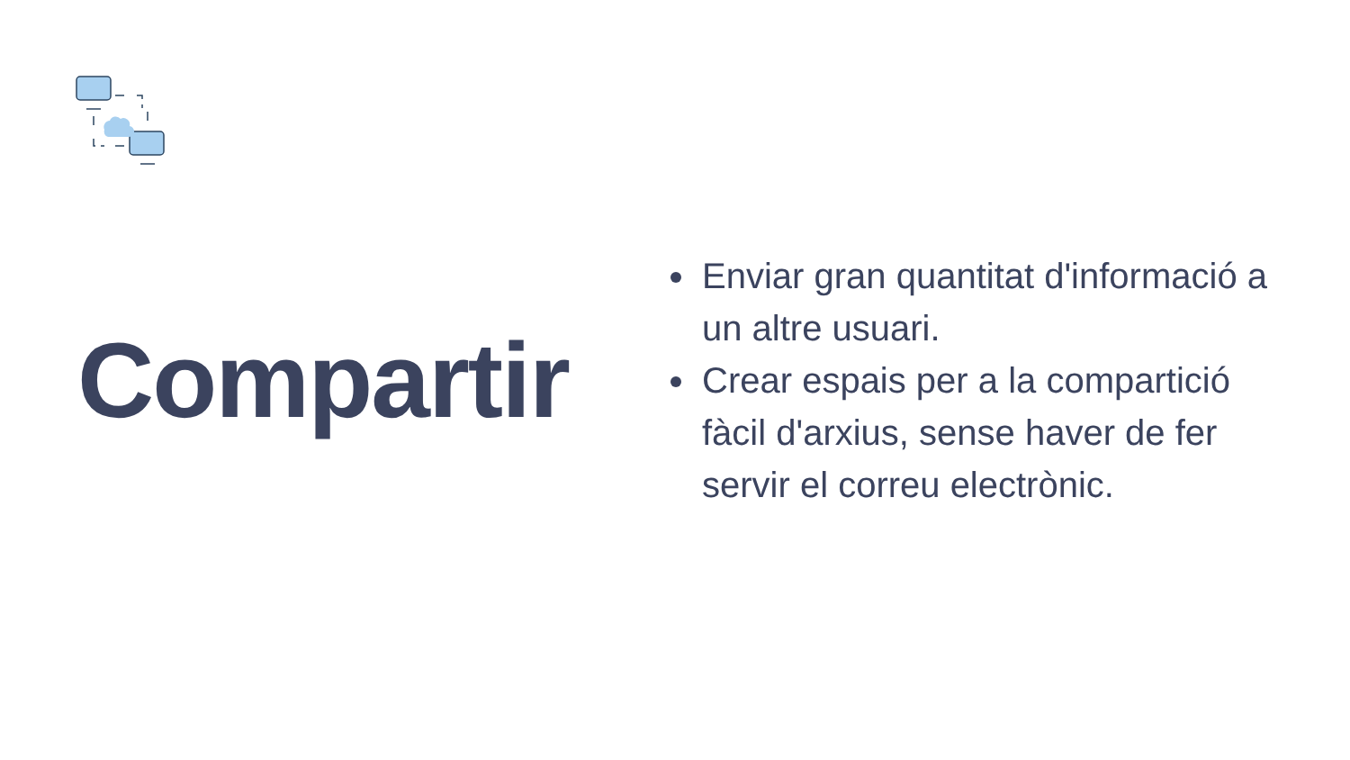Compartir
Enviar gran quantitat d'informació a un altre usuari.
Crear espais per a la compartició fàcil d'arxius, sense haver de fer servir el correu electrònic.